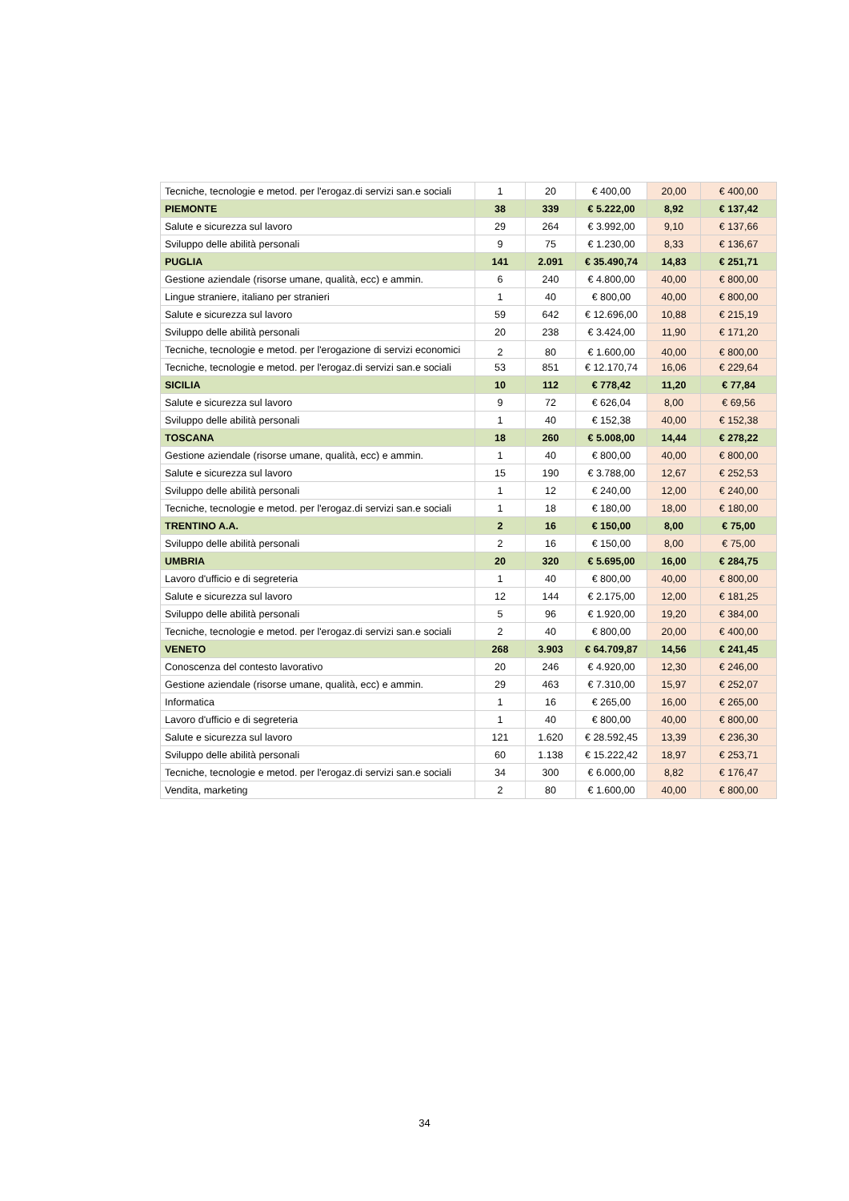| Tecniche, tecnologie e metod. per l'erogaz.di servizi san.e sociali | 1 | 20 | € 400,00 | 20,00 | € 400,00 |
| PIEMONTE | 38 | 339 | € 5.222,00 | 8,92 | € 137,42 |
| Salute e sicurezza sul lavoro | 29 | 264 | € 3.992,00 | 9,10 | € 137,66 |
| Sviluppo delle abilità personali | 9 | 75 | € 1.230,00 | 8,33 | € 136,67 |
| PUGLIA | 141 | 2.091 | € 35.490,74 | 14,83 | € 251,71 |
| Gestione aziendale (risorse umane, qualità, ecc) e ammin. | 6 | 240 | € 4.800,00 | 40,00 | € 800,00 |
| Lingue straniere, italiano per stranieri | 1 | 40 | € 800,00 | 40,00 | € 800,00 |
| Salute e sicurezza sul lavoro | 59 | 642 | € 12.696,00 | 10,88 | € 215,19 |
| Sviluppo delle abilità personali | 20 | 238 | € 3.424,00 | 11,90 | € 171,20 |
| Tecniche, tecnologie e metod. per l'erogazione di servizi economici | 2 | 80 | € 1.600,00 | 40,00 | € 800,00 |
| Tecniche, tecnologie e metod. per l'erogaz.di servizi san.e sociali | 53 | 851 | € 12.170,74 | 16,06 | € 229,64 |
| SICILIA | 10 | 112 | € 778,42 | 11,20 | € 77,84 |
| Salute e sicurezza sul lavoro | 9 | 72 | € 626,04 | 8,00 | € 69,56 |
| Sviluppo delle abilità personali | 1 | 40 | € 152,38 | 40,00 | € 152,38 |
| TOSCANA | 18 | 260 | € 5.008,00 | 14,44 | € 278,22 |
| Gestione aziendale (risorse umane, qualità, ecc) e ammin. | 1 | 40 | € 800,00 | 40,00 | € 800,00 |
| Salute e sicurezza sul lavoro | 15 | 190 | € 3.788,00 | 12,67 | € 252,53 |
| Sviluppo delle abilità personali | 1 | 12 | € 240,00 | 12,00 | € 240,00 |
| Tecniche, tecnologie e metod. per l'erogaz.di servizi san.e sociali | 1 | 18 | € 180,00 | 18,00 | € 180,00 |
| TRENTINO A.A. | 2 | 16 | € 150,00 | 8,00 | € 75,00 |
| Sviluppo delle abilità personali | 2 | 16 | € 150,00 | 8,00 | € 75,00 |
| UMBRIA | 20 | 320 | € 5.695,00 | 16,00 | € 284,75 |
| Lavoro d'ufficio e di segreteria | 1 | 40 | € 800,00 | 40,00 | € 800,00 |
| Salute e sicurezza sul lavoro | 12 | 144 | € 2.175,00 | 12,00 | € 181,25 |
| Sviluppo delle abilità personali | 5 | 96 | € 1.920,00 | 19,20 | € 384,00 |
| Tecniche, tecnologie e metod. per l'erogaz.di servizi san.e sociali | 2 | 40 | € 800,00 | 20,00 | € 400,00 |
| VENETO | 268 | 3.903 | € 64.709,87 | 14,56 | € 241,45 |
| Conoscenza del contesto lavorativo | 20 | 246 | € 4.920,00 | 12,30 | € 246,00 |
| Gestione aziendale (risorse umane, qualità, ecc) e ammin. | 29 | 463 | € 7.310,00 | 15,97 | € 252,07 |
| Informatica | 1 | 16 | € 265,00 | 16,00 | € 265,00 |
| Lavoro d'ufficio e di segreteria | 1 | 40 | € 800,00 | 40,00 | € 800,00 |
| Salute e sicurezza sul lavoro | 121 | 1.620 | € 28.592,45 | 13,39 | € 236,30 |
| Sviluppo delle abilità personali | 60 | 1.138 | € 15.222,42 | 18,97 | € 253,71 |
| Tecniche, tecnologie e metod. per l'erogaz.di servizi san.e sociali | 34 | 300 | € 6.000,00 | 8,82 | € 176,47 |
| Vendita, marketing | 2 | 80 | € 1.600,00 | 40,00 | € 800,00 |
34